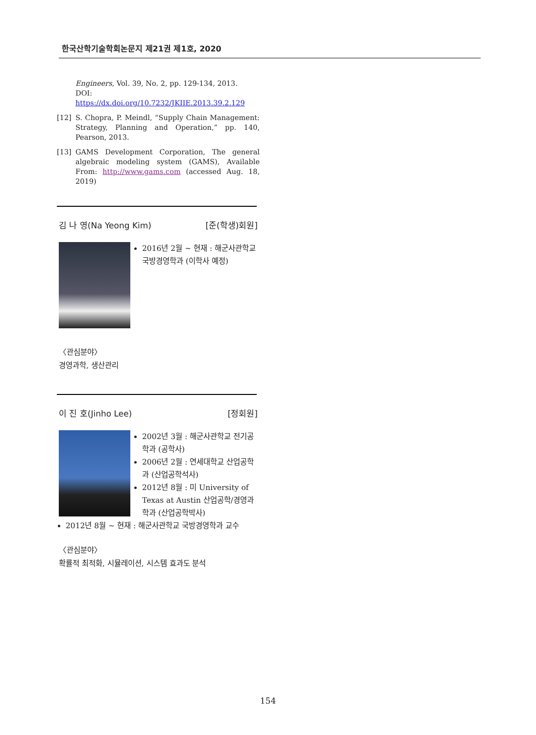한국산학기술학회논문지 제21권 제1호, 2020
Engineers, Vol. 39, No. 2, pp. 129-134, 2013.
DOI: https://dx.doi.org/10.7232/JKIIE.2013.39.2.129
[12] S. Chopra, P. Meindl, “Supply Chain Management: Strategy, Planning and Operation,” pp. 140, Pearson, 2013.
[13] GAMS Development Corporation, The general algebraic modeling system (GAMS), Available From: http://www.gams.com (accessed Aug. 18, 2019)
김 나 영(Na Yeong Kim) [준(학생)회원]
2016년 2월 ~ 현재 : 해군사관학교 국방경영학과 (이학사 예정)
〈관심분야〉
경영과학, 생산관리
이 진 호(Jinho Lee) [정회원]
2002년 3월 : 해군사관학교 전기공학과 (공학사)
2006년 2월 : 연세대학교 산업공학과 (산업공학석사)
2012년 8월 : 미 University of Texas at Austin 산업공학/경영과학과 (산업공학박사)
2012년 8월 ~ 현재 : 해군사관학교 국방경영학과 교수
〈관심분야〉
확률적 최적화, 시뮬레이션, 시스템 효과도 분석
154